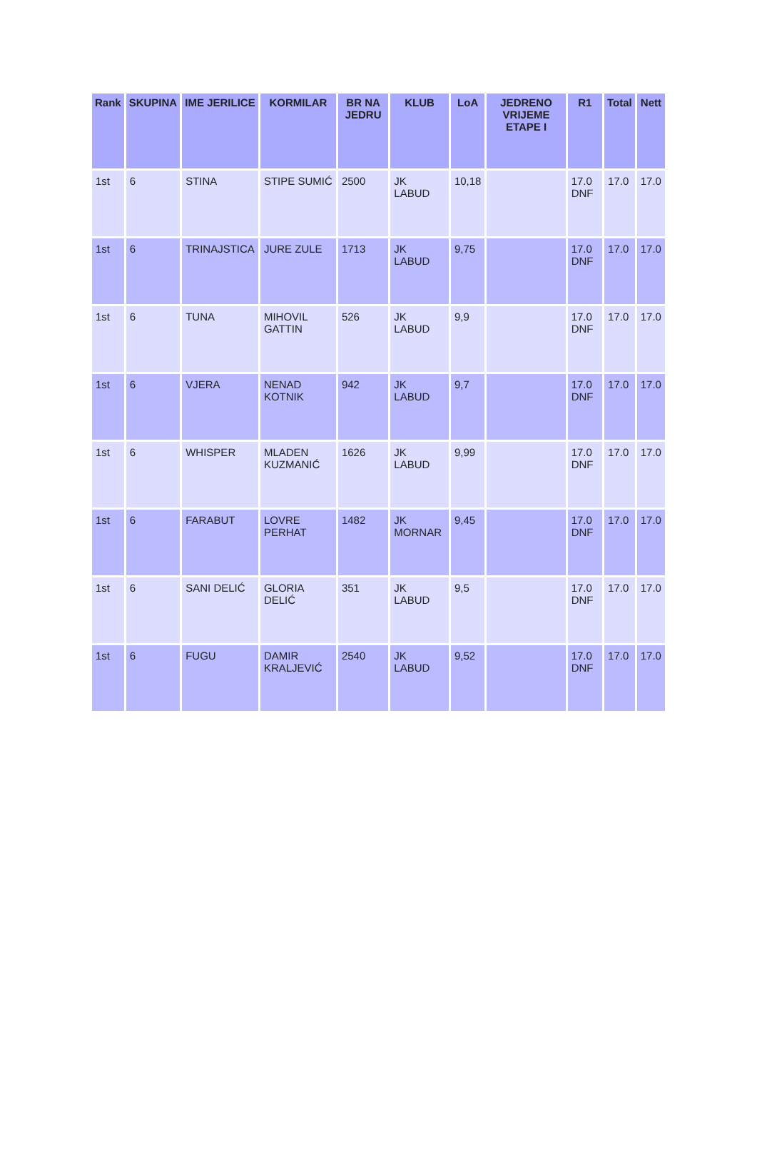| Rank | SKUPINA | IME JERILICE | KORMILAR | BR NA JEDRU | KLUB | LoA | JEDRENO VRIJEME ETAPE I | R1 | Total | Nett |
| --- | --- | --- | --- | --- | --- | --- | --- | --- | --- | --- |
| 1st | 6 | STINA | STIPE SUMIĆ | 2500 | JK LABUD | 10,18 | | 17.0 DNF | 17.0 | 17.0 |
| 1st | 6 | TRINAJSTICA | JURE ZULE | 1713 | JK LABUD | 9,75 | | 17.0 DNF | 17.0 | 17.0 |
| 1st | 6 | TUNA | MIHOVIL GATTIN | 526 | JK LABUD | 9,9 | | 17.0 DNF | 17.0 | 17.0 |
| 1st | 6 | VJERA | NENAD KOTNIK | 942 | JK LABUD | 9,7 | | 17.0 DNF | 17.0 | 17.0 |
| 1st | 6 | WHISPER | MLADEN KUZMANIĆ | 1626 | JK LABUD | 9,99 | | 17.0 DNF | 17.0 | 17.0 |
| 1st | 6 | FARABUT | LOVRE PERHAT | 1482 | JK MORNAR | 9,45 | | 17.0 DNF | 17.0 | 17.0 |
| 1st | 6 | SANI DELIĆ | GLORIA DELIĆ | 351 | JK LABUD | 9,5 | | 17.0 DNF | 17.0 | 17.0 |
| 1st | 6 | FUGU | DAMIR KRALJEVIĆ | 2540 | JK LABUD | 9,52 | | 17.0 DNF | 17.0 | 17.0 |